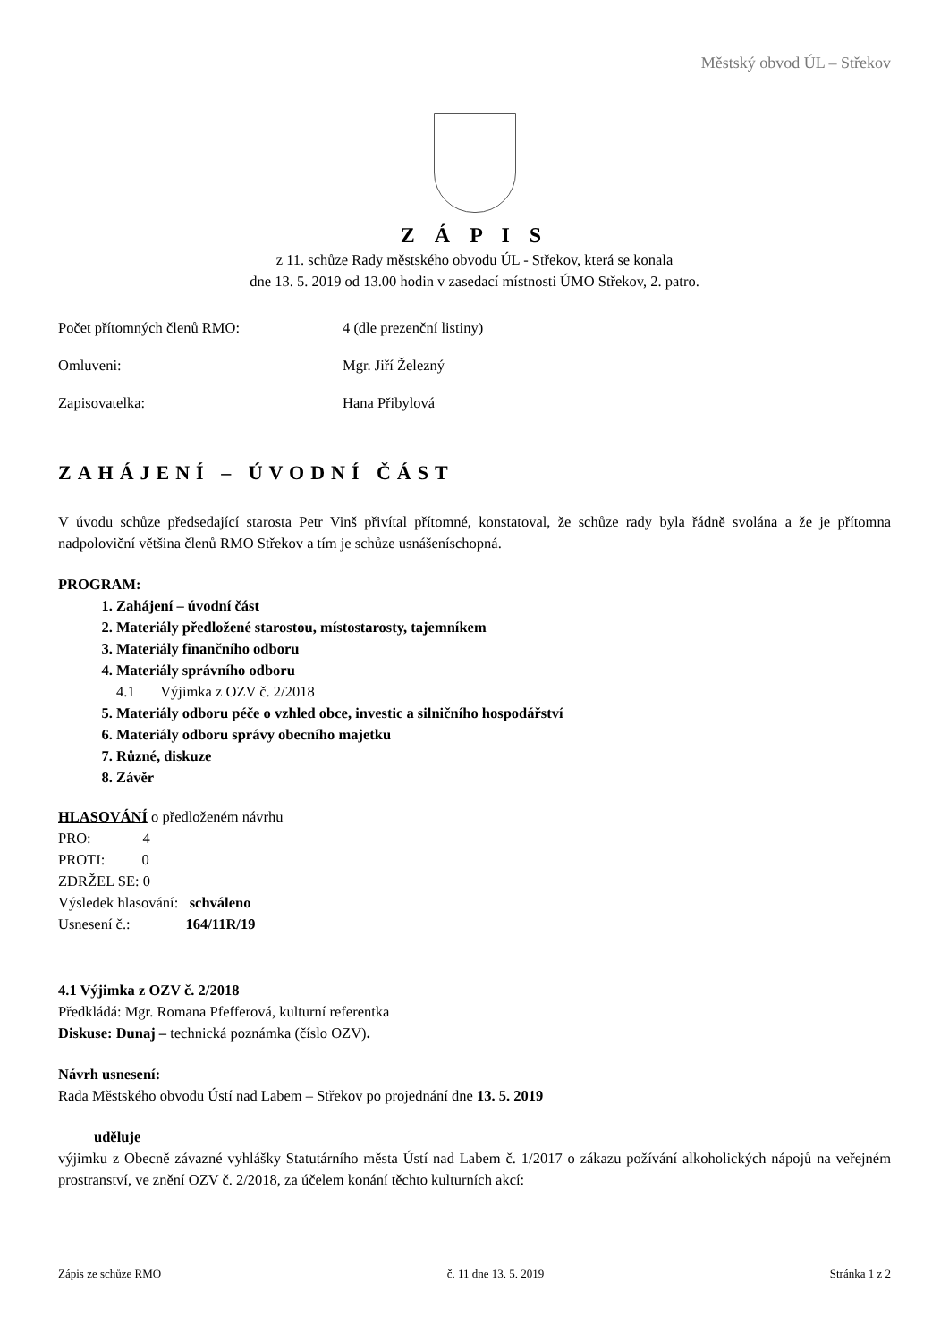Městský obvod ÚL – Střekov
Z Á P I S
z 11. schůze Rady městského obvodu ÚL - Střekov, která se konala
dne 13. 5. 2019 od 13.00 hodin v zasedací místnosti ÚMO Střekov, 2. patro.
Počet přítomných členů RMO: 4 (dle prezenční listiny)
Omluveni: Mgr. Jiří Železný
Zapisovatelka: Hana Přibylová
ZAHÁJENÍ – ÚVODNÍ ČÁST
V úvodu schůze předsedající starosta Petr Vinš přivítal přítomné, konstatoval, že schůze rady byla řádně svolána a že je přítomna nadpoloviční většina členů RMO Střekov a tím je schůze usnášeníschopná.
PROGRAM:
1. Zahájení – úvodní část
2. Materiály předložené starostou, místostarosty, tajemníkem
3. Materiály finančního odboru
4. Materiály správního odboru
4.1 Výjimka z OZV č. 2/2018
5. Materiály odboru péče o vzhled obce, investic a silničního hospodářství
6. Materiály odboru správy obecního majetku
7. Různé, diskuze
8. Závěr
HLASOVÁNÍ o předloženém návrhu
PRO: 4
PROTI: 0
ZDRŽEL SE: 0
Výsledek hlasování: schváleno
Usnesení č.: 164/11R/19
4.1 Výjimka z OZV č. 2/2018
Předkládá: Mgr. Romana Pfefferová, kulturní referentka
Diskuse: Dunaj – technická poznámka (číslo OZV).
Návrh usnesení:
Rada Městského obvodu Ústí nad Labem – Střekov po projednání dne 13. 5. 2019
uděluje
výjimku z Obecně závazné vyhlášky Statutárního města Ústí nad Labem č. 1/2017 o zákazu požívání alkoholických nápojů na veřejném prostranství, ve znění OZV č. 2/2018, za účelem konání těchto kulturních akcí:
Zápis ze schůze RMO č. 11 dne 13. 5. 2019 Stránka 1 z 2